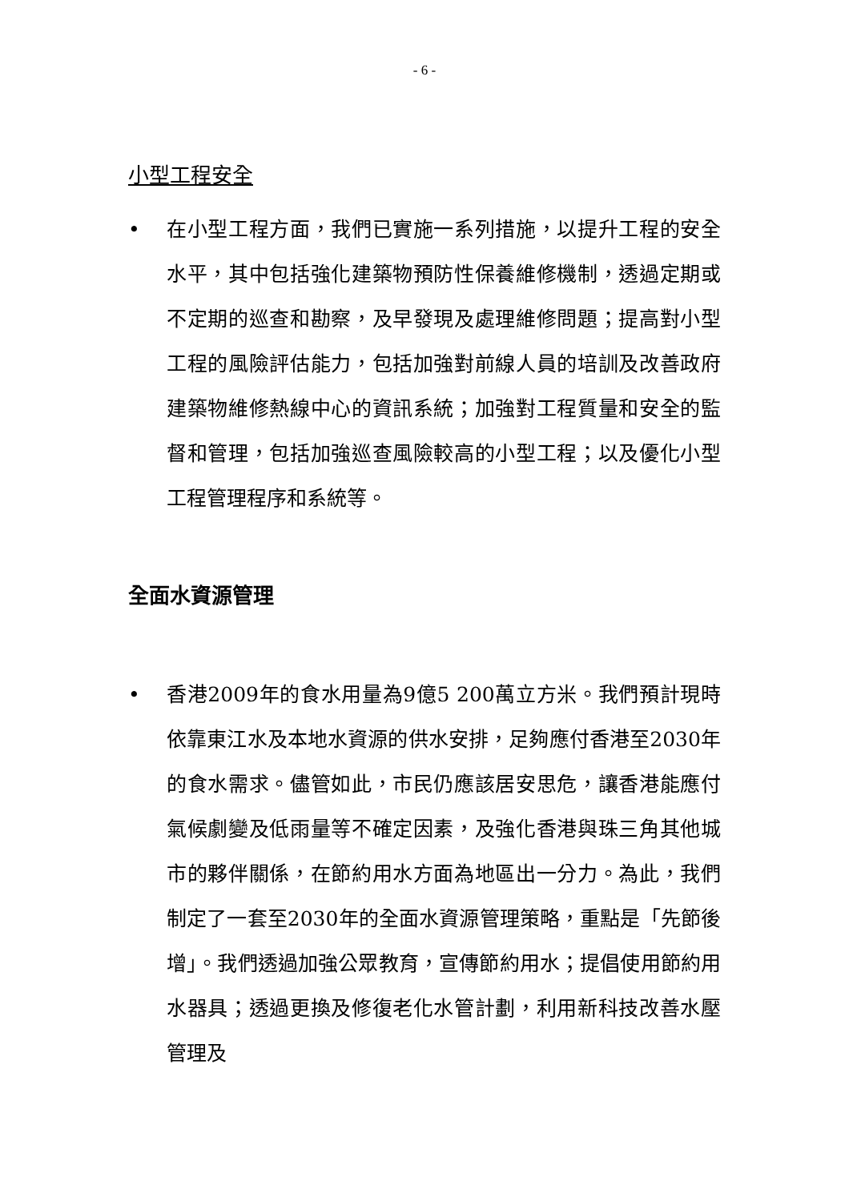- 6 -
小型工程安全
• 在小型工程方面，我們已實施一系列措施，以提升工程的安全水平，其中包括強化建築物預防性保養維修機制，透過定期或不定期的巡查和勘察，及早發現及處理維修問題；提高對小型工程的風險評估能力，包括加強對前線人員的培訓及改善政府建築物維修熱線中心的資訊系統；加強對工程質量和安全的監督和管理，包括加強巡查風險較高的小型工程；以及優化小型工程管理程序和系統等。
全面水資源管理
• 香港2009年的食水用量為9億5 200萬立方米。我們預計現時依靠東江水及本地水資源的供水安排，足夠應付香港至2030年的食水需求。儘管如此，市民仍應該居安思危，讓香港能應付氣候劇變及低雨量等不確定因素，及強化香港與珠三角其他城市的夥伴關係，在節約用水方面為地區出一分力。為此，我們制定了一套至2030年的全面水資源管理策略，重點是「先節後增」。我們透過加強公眾教育，宣傳節約用水；提倡使用節約用水器具；透過更換及修復老化水管計劃，利用新科技改善水壓管理及